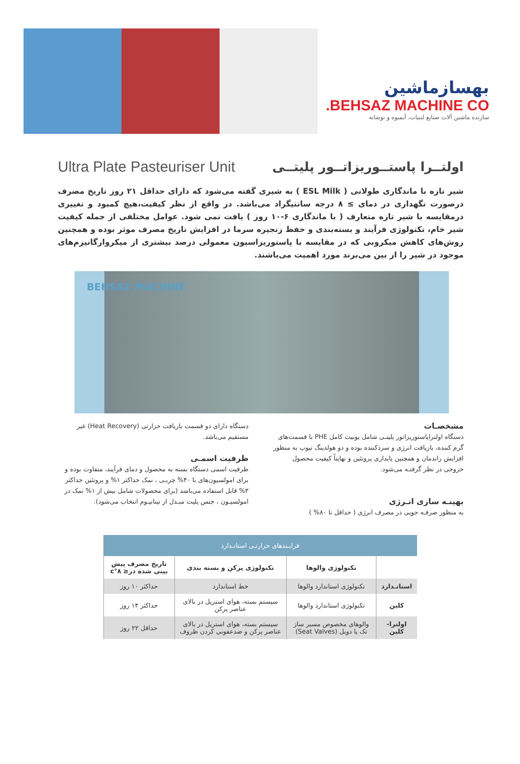بهسازماشین
BEHSAZ MACHINE CO.
سازنده ماشین آلات صنایع لبنیات، آبمیوه و نوشابه
Ultra Plate Pasteuriser Unit
اولتــرا پاستــوریزاتــور پلیتــی
شیر تازه با ماندگاری طولانی ( ESL Milk ) به شیری گفته می‌شود که دارای حداقل ۲۱ روز تاریخ مصرف درصورت نگهداری در دمای ≥ ۸ درجه سانتیگراد می‌باشد. در واقع از نظر کیفیت،هیچ کمبود و تغییری درمقایسه با شیر تازه متعارف ( با ماندگاری ۶-۱۰ روز ) یافت نمی شود. عوامل مختلفی از جمله کیفیت شیر خام، تکنولوژی فرآیند و بسته‌بندی و حفظ زنجیره سرما در افزایش تاریخ مصرف موثر بوده و همچنین روش‌های کاهش میکروبی که در مقایسه با پاستوریزاسیون معمولی درصد بیشتری از میکروارگانیزم‌های موجود در شیر را از بین می‌برند مورد اهمیت می‌باشند.
BEHSAZ MACHINE
مشخصـات
دستگاه اولتراپاستوریزاتور پلیتـی شامل یونیت کامل PHE با قسمت‌های گرم کننده، بازیافت انرژی و سردکننده بوده و دو هولدینگ تیوپ به منظور افزایش راندمان و همچنین پایداری پروتئین و نهایتاً کیفیت محصول خروجی در نظر گرفتـه می‌شود.
بهینـه سازی انـرژی
به منظور صرفـه جویی در مصرف انرژی ( حداقل تا ۸۰% )
دستگاه دارای دو قسمت بازیافت حرارتی (Heat Recovery) غیر مستقیم می‌باشد.
ظرفیت اسمـی
ظرفیت اسمی دستگاه بسته به محصول و دمای فرآیند، متفاوت بوده و برای امولسیون‌های با ۴۰% چربـی ، نمک حداکثر ۱% و پروتئین حداکثر ۳% قابل استفاده می‌باشد (برای محصولات شامل بیش از ۱% نمک در امولسیـون ، جنس پلیت مبـدل از تیتانیـوم انتخاب می‌شود).
| فرایـندهای حرارتـی استانـدارد | | | |
| --- | --- | --- | --- |
| | تکنولوژی والوها | تکنولوژی پرکن و بسته بندی | تاریخ مصرف پیش بینی شده در≤ ۸°c |
| استانـدارد | تکنولوژی استاندارد والوها | خط استاندارد | حداکثر ۱۰ روز |
| کلین | تکنولوژی استاندارد والوها | سیستم بسته، هوای استریل در بالای عناصر پرکن | حداکثر ۱۴ روز |
| اولترا-کلین | والوهای مخصوص مسیر ساز تک یا دوبل (Seat Valves) | سیستم بسته، هوای استریل در بالای عناصر پرکن و ضدعفونی کردن ظروف | حداقل ۲۲ روز |